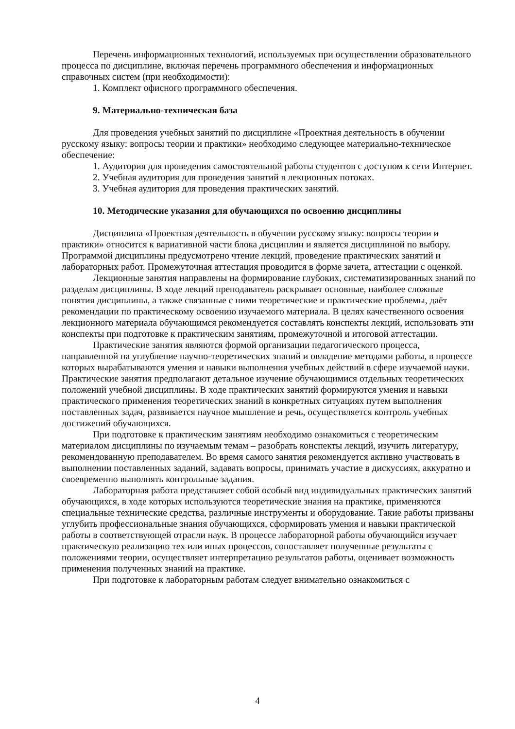Перечень информационных технологий, используемых при осуществлении образовательного процесса по дисциплине, включая перечень программного обеспечения и информационных справочных систем (при необходимости):
1. Комплект офисного программного обеспечения.
9. Материально-техническая база
Для проведения учебных занятий по дисциплине «Проектная деятельность в обучении русскому языку: вопросы теории и практики» необходимо следующее материально-техническое обеспечение:
1. Аудитория для проведения самостоятельной работы студентов с доступом к сети Интернет.
2. Учебная аудитория для проведения занятий в лекционных потоках.
3. Учебная аудитория для проведения практических занятий.
10. Методические указания для обучающихся по освоению дисциплины
Дисциплина «Проектная деятельность в обучении русскому языку: вопросы теории и практики» относится к вариативной части блока дисциплин и является дисциплиной по выбору. Программой дисциплины предусмотрено чтение лекций, проведение практических занятий и лабораторных работ. Промежуточная аттестация проводится в форме зачета, аттестации с оценкой.
Лекционные занятия направлены на формирование глубоких, систематизированных знаний по разделам дисциплины. В ходе лекций преподаватель раскрывает основные, наиболее сложные понятия дисциплины, а также связанные с ними теоретические и практические проблемы, даёт рекомендации по практическому освоению изучаемого материала. В целях качественного освоения лекционного материала обучающимся рекомендуется составлять конспекты лекций, использовать эти конспекты при подготовке к практическим занятиям, промежуточной и итоговой аттестации.
Практические занятия являются формой организации педагогического процесса, направленной на углубление научно-теоретических знаний и овладение методами работы, в процессе которых вырабатываются умения и навыки выполнения учебных действий в сфере изучаемой науки. Практические занятия предполагают детальное изучение обучающимися отдельных теоретических положений учебной дисциплины. В ходе практических занятий формируются умения и навыки практического применения теоретических знаний в конкретных ситуациях путем выполнения поставленных задач, развивается научное мышление и речь, осуществляется контроль учебных достижений обучающихся.
При подготовке к практическим занятиям необходимо ознакомиться с теоретическим материалом дисциплины по изучаемым темам – разобрать конспекты лекций, изучить литературу, рекомендованную преподавателем. Во время самого занятия рекомендуется активно участвовать в выполнении поставленных заданий, задавать вопросы, принимать участие в дискуссиях, аккуратно и своевременно выполнять контрольные задания.
Лабораторная работа представляет собой особый вид индивидуальных практических занятий обучающихся, в ходе которых используются теоретические знания на практике, применяются специальные технические средства, различные инструменты и оборудование. Такие работы призваны углубить профессиональные знания обучающихся, сформировать умения и навыки практической работы в соответствующей отрасли наук. В процессе лабораторной работы обучающийся изучает практическую реализацию тех или иных процессов, сопоставляет полученные результаты с положениями теории, осуществляет интерпретацию результатов работы, оценивает возможность применения полученных знаний на практике.
При подготовке к лабораторным работам следует внимательно ознакомиться с
4